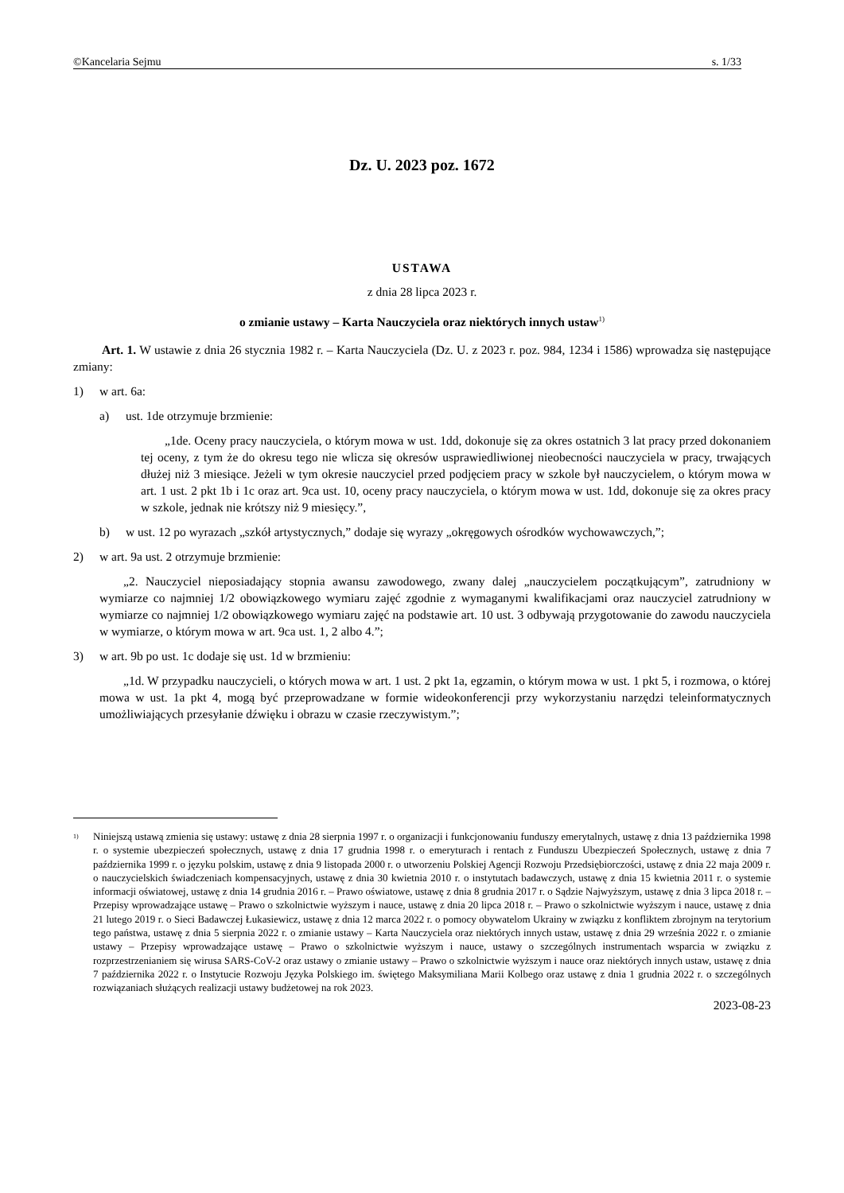©Kancelaria Sejmu s. 1/33
Dz. U. 2023 poz. 1672
USTAWA
z dnia 28 lipca 2023 r.
o zmianie ustawy – Karta Nauczyciela oraz niektórych innych ustaw<sup>1)</sup>
Art. 1. W ustawie z dnia 26 stycznia 1982 r. – Karta Nauczyciela (Dz. U. z 2023 r. poz. 984, 1234 i 1586) wprowadza się następujące zmiany:
1) w art. 6a:
a) ust. 1de otrzymuje brzmienie:
„1de. Oceny pracy nauczyciela, o którym mowa w ust. 1dd, dokonuje się za okres ostatnich 3 lat pracy przed dokonaniem tej oceny, z tym że do okresu tego nie wlicza się okresów usprawiedliwionej nieobecności nauczyciela w pracy, trwających dłużej niż 3 miesiące. Jeżeli w tym okresie nauczyciel przed podjęciem pracy w szkole był nauczycielem, o którym mowa w art. 1 ust. 2 pkt 1b i 1c oraz art. 9ca ust. 10, oceny pracy nauczyciela, o którym mowa w ust. 1dd, dokonuje się za okres pracy w szkole, jednak nie krótszy niż 9 miesięcy.”,
b) w ust. 12 po wyrazach „szkół artystycznych,” dodaje się wyrazy „okręgowych ośrodków wychowawczych,”;
2) w art. 9a ust. 2 otrzymuje brzmienie:
„2. Nauczyciel nieposiadający stopnia awansu zawodowego, zwany dalej „nauczycielem początkującym”, zatrudniony w wymiarze co najmniej 1/2 obowiązkowego wymiaru zajęć zgodnie z wymaganymi kwalifikacjami oraz nauczyciel zatrudniony w wymiarze co najmniej 1/2 obowiązkowego wymiaru zajęć na podstawie art. 10 ust. 3 odbywają przygotowanie do zawodu nauczyciela w wymiarze, o którym mowa w art. 9ca ust. 1, 2 albo 4.”;
3) w art. 9b po ust. 1c dodaje się ust. 1d w brzmieniu:
„1d. W przypadku nauczycieli, o których mowa w art. 1 ust. 2 pkt 1a, egzamin, o którym mowa w ust. 1 pkt 5, i rozmowa, o której mowa w ust. 1a pkt 4, mogą być przeprowadzane w formie wideokonferencji przy wykorzystaniu narzędzi teleinformatycznych umożliwiających przesyłanie dźwięku i obrazu w czasie rzeczywistym.”;
<sup>1)</sup>
Niniejszą ustawą zmienia się ustawy: ustawę z dnia 28 sierpnia 1997 r. o organizacji i funkcjonowaniu funduszy emerytalnych, ustawę z dnia 13 października 1998 r. o systemie ubezpieczeń społecznych, ustawę z dnia 17 grudnia 1998 r. o emeryturach i rentach z Funduszu Ubezpieczeń Społecznych, ustawę z dnia 7 października 1999 r. o języku polskim, ustawę z dnia 9 listopada 2000 r. o utworzeniu Polskiej Agencji Rozwoju Przedsiębiorczości, ustawę z dnia 22 maja 2009 r. o nauczycielskich świadczeniach kompensacyjnych, ustawę z dnia 30 kwietnia 2010 r. o instytutach badawczych, ustawę z dnia 15 kwietnia 2011 r. o systemie informacji oświatowej, ustawę z dnia 14 grudnia 2016 r. – Prawo oświatowe, ustawę z dnia 8 grudnia 2017 r. o Sądzie Najwyższym, ustawę z dnia 3 lipca 2018 r. – Przepisy wprowadzające ustawę – Prawo o szkolnictwie wyższym i nauce, ustawę z dnia 20 lipca 2018 r. – Prawo o szkolnictwie wyższym i nauce, ustawę z dnia 21 lutego 2019 r. o Sieci Badawczej Łukasiewicz, ustawę z dnia 12 marca 2022 r. o pomocy obywatelom Ukrainy w związku z konfliktem zbrojnym na terytorium tego państwa, ustawę z dnia 5 sierpnia 2022 r. o zmianie ustawy – Karta Nauczyciela oraz niektórych innych ustaw, ustawę z dnia 29 września 2022 r. o zmianie ustawy – Przepisy wprowadzające ustawę – Prawo o szkolnictwie wyższym i nauce, ustawy o szczególnych instrumentach wsparcia w związku z rozprzestrzenianiem się wirusa SARS-CoV-2 oraz ustawy o zmianie ustawy – Prawo o szkolnictwie wyższym i nauce oraz niektórych innych ustaw, ustawę z dnia 7 października 2022 r. o Instytucie Rozwoju Języka Polskiego im. świętego Maksymiliana Marii Kolbego oraz ustawę z dnia 1 grudnia 2022 r. o szczególnych rozwiązaniach służących realizacji ustawy budżetowej na rok 2023.
2023-08-23